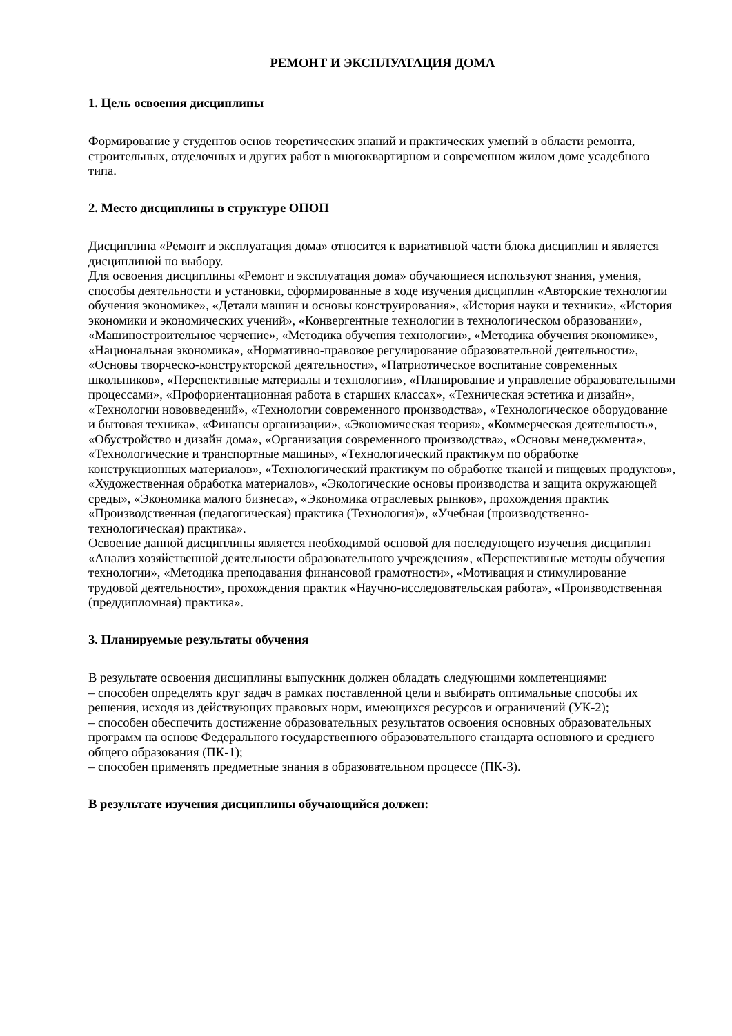РЕМОНТ И ЭКСПЛУАТАЦИЯ ДОМА
1. Цель освоения дисциплины
Формирование у студентов основ теоретических знаний и практических умений в области ремонта, строительных, отделочных и других работ в многоквартирном и современном жилом доме усадебного типа.
2. Место дисциплины в структуре ОПОП
Дисциплина «Ремонт и эксплуатация дома» относится к вариативной части блока дисциплин и является дисциплиной по выбору.
Для освоения дисциплины «Ремонт и эксплуатация дома» обучающиеся используют знания, умения, способы деятельности и установки, сформированные в ходе изучения дисциплин «Авторские технологии обучения экономике», «Детали машин и основы конструирования», «История науки и техники», «История экономики и экономических учений», «Конвергентные технологии в технологическом образовании», «Машиностроительное черчение», «Методика обучения технологии», «Методика обучения экономике», «Национальная экономика», «Нормативно-правовое регулирование образовательной деятельности», «Основы творческо-конструкторской деятельности», «Патриотическое воспитание современных школьников», «Перспективные материалы и технологии», «Планирование и управление образовательными процессами», «Профориентационная работа в старших классах», «Техническая эстетика и дизайн», «Технологии нововведений», «Технологии современного производства», «Технологическое оборудование и бытовая техника», «Финансы организации», «Экономическая теория», «Коммерческая деятельность», «Обустройство и дизайн дома», «Организация современного производства», «Основы менеджмента», «Технологические и транспортные машины», «Технологический практикум по обработке конструкционных материалов», «Технологический практикум по обработке тканей и пищевых продуктов», «Художественная обработка материалов», «Экологические основы производства и защита окружающей среды», «Экономика малого бизнеса», «Экономика отраслевых рынков», прохождения практик «Производственная (педагогическая) практика (Технология)», «Учебная (производственно-технологическая) практика».
Освоение данной дисциплины является необходимой основой для последующего изучения дисциплин «Анализ хозяйственной деятельности образовательного учреждения», «Перспективные методы обучения технологии», «Методика преподавания финансовой грамотности», «Мотивация и стимулирование трудовой деятельности», прохождения практик «Научно-исследовательская работа», «Производственная (преддипломная) практика».
3. Планируемые результаты обучения
В результате освоения дисциплины выпускник должен обладать следующими компетенциями:
– способен определять круг задач в рамках поставленной цели и выбирать оптимальные способы их решения, исходя из действующих правовых норм, имеющихся ресурсов и ограничений (УК-2);
– способен обеспечить достижение образовательных результатов освоения основных образовательных программ на основе Федерального государственного образовательного стандарта основного и среднего общего образования (ПК-1);
– способен применять предметные знания в образовательном процессе (ПК-3).
В результате изучения дисциплины обучающийся должен: